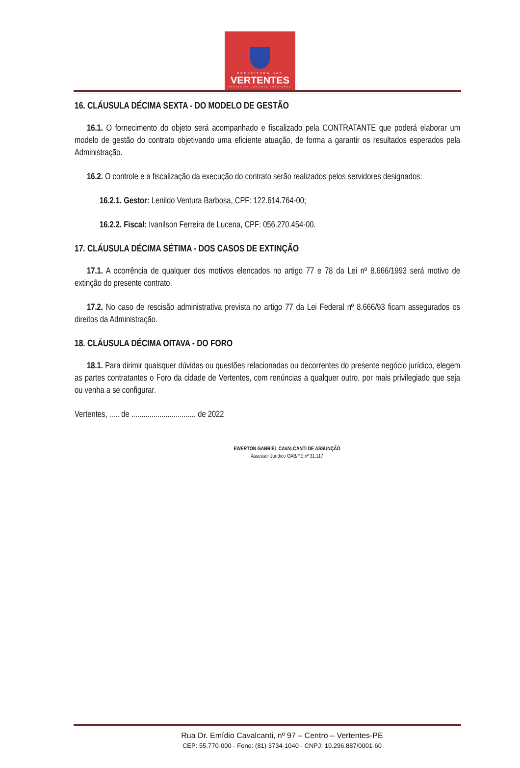PREFEITURA DAS
VERTENTES
VERTENTES CONTINUA CRESCENDO
16. CLÁUSULA DÉCIMA SEXTA - DO MODELO DE GESTÃO
16.1. O fornecimento do objeto será acompanhado e fiscalizado pela CONTRATANTE que poderá elaborar um modelo de gestão do contrato objetivando uma eficiente atuação, de forma a garantir os resultados esperados pela Administração.
16.2. O controle e a fiscalização da execução do contrato serão realizados pelos servidores designados:
16.2.1. Gestor: Lenildo Ventura Barbosa, CPF: 122.614.764-00;
16.2.2. Fiscal: Ivanilson Ferreira de Lucena, CPF: 056.270.454-00.
17. CLÁUSULA DÉCIMA SÉTIMA - DOS CASOS DE EXTINÇÃO
17.1. A ocorrência de qualquer dos motivos elencados no artigo 77 e 78 da Lei nº 8.666/1993 será motivo de extinção do presente contrato.
17.2. No caso de rescisão administrativa prevista no artigo 77 da Lei Federal nº 8.666/93 ficam assegurados os direitos da Administração.
18. CLÁUSULA DÉCIMA OITAVA - DO FORO
18.1. Para dirimir quaisquer dúvidas ou questões relacionadas ou decorrentes do presente negócio jurídico, elegem as partes contratantes o Foro da cidade de Vertentes, com renúncias a qualquer outro, por mais privilegiado que seja ou venha a se configurar.
Vertentes, ..... de ................................ de 2022
EWERTON GABRIEL CAVALCANTI DE ASSUNÇÃO
Assessor Jurídico OAB/PE nº 31.117
Rua Dr. Emídio Cavalcanti, nº 97 – Centro – Vertentes-PE
CEP: 55.770-000 - Fone: (81) 3734-1040 - CNPJ: 10.296.887/0001-60